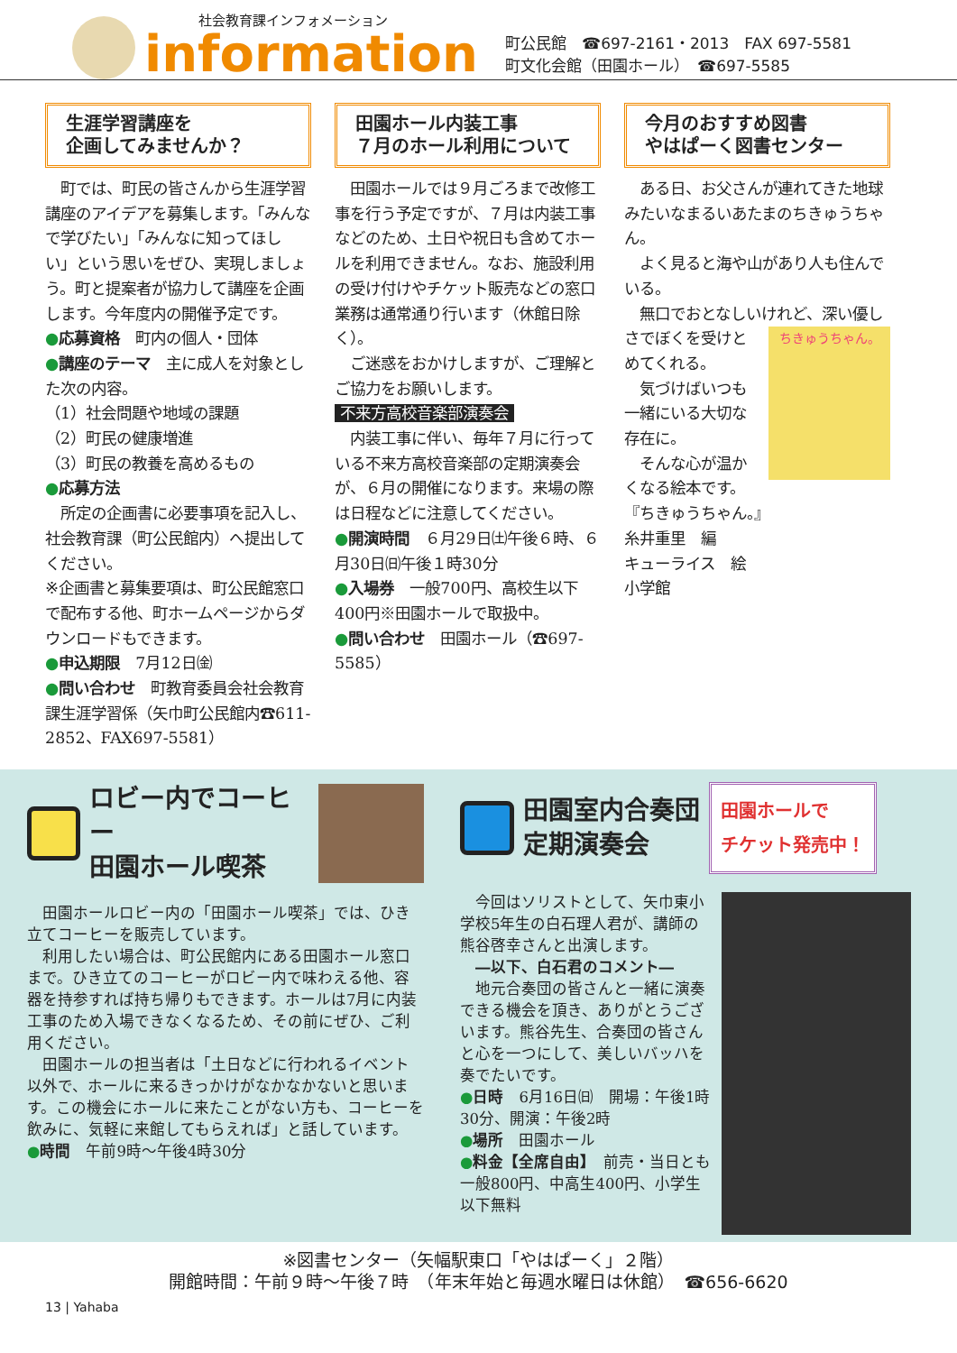社会教育課インフォメーション
information
町公民館　☎697-2161・2013　FAX 697-5581
町文化会館（田園ホール）　☎697-5585
生涯学習講座を
企画してみませんか？
　町では、町民の皆さんから生涯学習講座のアイデアを募集します。「みんなで学びたい」「みんなに知ってほしい」という思いをぜひ、実現しましょう。町と提案者が協力して講座を企画します。今年度内の開催予定です。
●応募資格　町内の個人・団体
●講座のテーマ　主に成人を対象とした次の内容。
（1）社会問題や地域の課題
（2）町民の健康増進
（3）町民の教養を高めるもの
●応募方法
　所定の企画書に必要事項を記入し、社会教育課（町公民館内）へ提出してください。
※企画書と募集要項は、町公民館窓口で配布する他、町ホームページからダウンロードもできます。
●申込期限　7月12日㈮
●問い合わせ　町教育委員会社会教育課生涯学習係（矢巾町公民館内☎611-2852、FAX697-5581）
田園ホール内装工事
７月のホール利用について
　田園ホールでは９月ごろまで改修工事を行う予定ですが、７月は内装工事などのため、土日や祝日も含めてホールを利用できません。なお、施設利用の受け付けやチケット販売などの窓口業務は通常通り行います（休館日除く）。
　ご迷惑をおかけしますが、ご理解とご協力をお願いします。
不来方高校音楽部演奏会
　内装工事に伴い、毎年７月に行っている不来方高校音楽部の定期演奏会が、６月の開催になります。来場の際は日程などに注意してください。
●開演時間　６月29日㈯午後６時、６月30日㈰午後１時30分
●入場券　一般700円、高校生以下400円※田園ホールで取扱中。
●問い合わせ　田園ホール（☎697-5585）
今月のおすすめ図書
やはぱーく図書センター
　ある日、お父さんが連れてきた地球みたいなまるいあたまのちきゅうちゃん。
　よく見ると海や山があり人も住んでいる。
　無口でおとなしいけれど、深い
ちきゅうちゃん。
優しさでぼくを受けとめてくれる。
　気づけばいつも一緒にいる大切な存在に。
　そんな心が温かくなる絵本です。
『ちきゅうちゃん。』
糸井重里　編
キューライス　絵
小学館
ロビー内でコーヒー
田園ホール喫茶
　田園ホールロビー内の「田園ホール喫茶」では、ひき立てコーヒーを販売しています。
　利用したい場合は、町公民館内にある田園ホール窓口まで。ひき立てのコーヒーがロビー内で味わえる他、容器を持参すれば持ち帰りもできます。ホールは7月に内装工事のため入場できなくなるため、その前にぜひ、ご利用ください。
　田園ホールの担当者は「土日などに行われるイベント以外で、ホールに来るきっかけがなかなかないと思います。この機会にホールに来たことがない方も、コーヒーを飲みに、気軽に来館してもらえれば」と話しています。
●時間　午前9時～午後4時30分
田園室内合奏団
定期演奏会
田園ホールで
チケット発売中！
　今回はソリストとして、矢巾東小学校5年生の白石理人君が、講師の熊谷啓幸さんと出演します。
　―以下、白石君のコメント―
　地元合奏団の皆さんと一緒に演奏できる機会を頂き、ありがとうございます。熊谷先生、合奏団の皆さんと心を一つにして、美しいバッハを奏でたいです。
●日時　6月16日㈰　開場：午後1時30分、開演：午後2時
●場所　田園ホール
●料金【全席自由】　前売・当日とも一般800円、中高生400円、小学生以下無料
※図書センター（矢幅駅東口「やはぱーく」２階）
開館時間：午前９時～午後７時　（年末年始と毎週水曜日は休館）　☎656-6620
13 | Yahaba